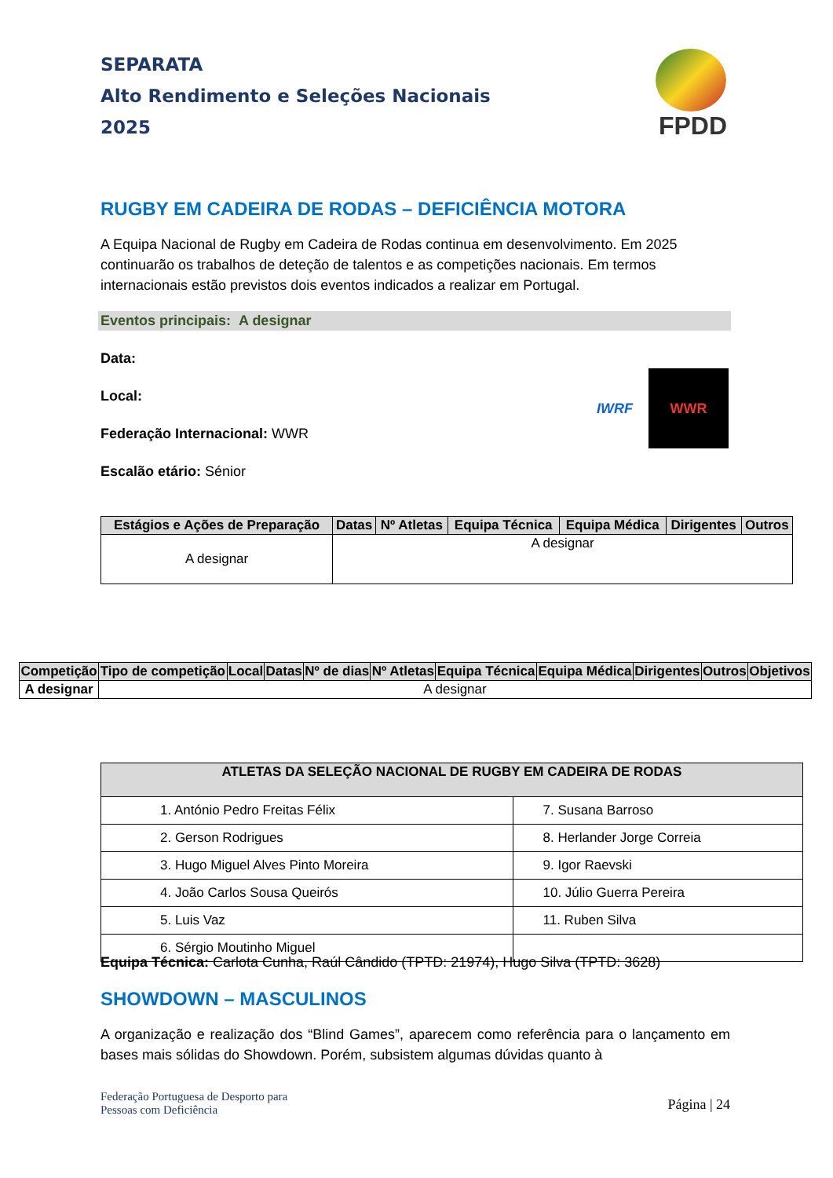SEPARATA
Alto Rendimento e Seleções Nacionais
2025
FPDD
RUGBY EM CADEIRA DE RODAS – DEFICIÊNCIA MOTORA
A Equipa Nacional de Rugby em Cadeira de Rodas continua em desenvolvimento. Em 2025 continuarão os trabalhos de deteção de talentos e as competições nacionais. Em termos internacionais estão previstos dois eventos indicados a realizar em Portugal.
Eventos principais: A designar
Data:
Local:
Federação Internacional: WWR
Escalão etário: Sénior
IWRF
WWR
| Estágios e Ações de Preparação | Datas | Nº Atletas | Equipa Técnica | Equipa Médica | Dirigentes | Outros |
| --- | --- | --- | --- | --- | --- | --- |
| A designar | A designar | | | | | |
| Competição | Tipo de competição | Local | Datas | Nº de dias | Nº Atletas | Equipa Técnica | Equipa Médica | Dirigentes | Outros | Objetivos |
| --- | --- | --- | --- | --- | --- | --- | --- | --- | --- | --- |
| A designar | A designar | | | | | | | | | |
| ATLETAS DA SELEÇÃO NACIONAL DE RUGBY EM CADEIRA DE RODAS | |
| --- | --- |
| 1. António Pedro Freitas Félix | 7. Susana Barroso |
| 2. Gerson Rodrigues | 8. Herlander Jorge Correia |
| 3. Hugo Miguel Alves Pinto Moreira | 9. Igor Raevski |
| 4. João Carlos Sousa Queirós | 10. Júlio Guerra Pereira |
| 5. Luis Vaz | 11. Ruben Silva |
| 6. Sérgio Moutinho Miguel | |
Equipa Técnica: Carlota Cunha, Raúl Cândido (TPTD: 21974), Hugo Silva (TPTD: 3628)
SHOWDOWN – MASCULINOS
A organização e realização dos “Blind Games”, aparecem como referência para o lançamento em bases mais sólidas do Showdown. Porém, subsistem algumas dúvidas quanto à
Federação Portuguesa de Desporto para
Pessoas com Deficiência
Página | 24